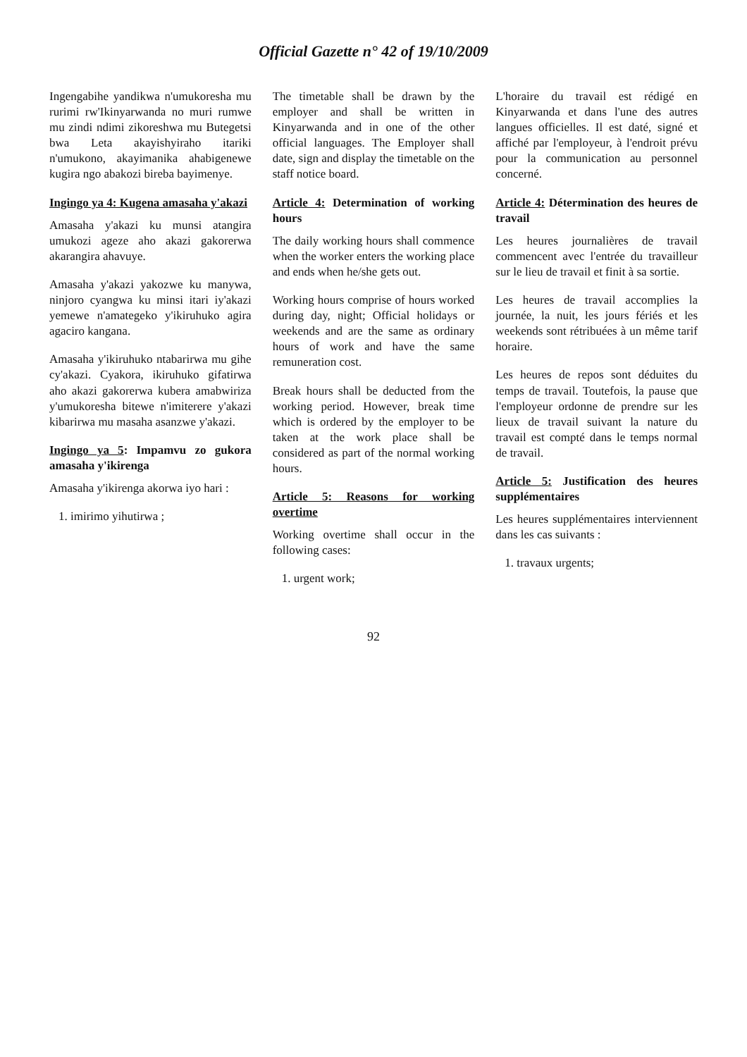Official Gazette n° 42 of 19/10/2009
Ingengabihe yandikwa n'umukoresha mu rurimi rw'Ikinyarwanda no muri rumwe mu zindi ndimi zikoreshwa mu Butegetsi bwa Leta akayishyiraho itariki n'umukono, akayimanika ahabigenewe kugira ngo abakozi bireba bayimenye.
Ingingo ya 4: Kugena amasaha y'akazi
Amasaha y'akazi ku munsi atangira umukozi ageze aho akazi gakorerwa akarangira ahavuye.
Amasaha y'akazi yakozwe ku manywa, ninjoro cyangwa ku minsi itari iy'akazi yemewe n'amategeko y'ikiruhuko agira agaciro kangana.
Amasaha y'ikiruhuko ntabarirwa mu gihe cy'akazi. Cyakora, ikiruhuko gifatirwa aho akazi gakorerwa kubera amabwiriza y'umukoresha bitewe n'imiterere y'akazi kibarirwa mu masaha asanzwe y'akazi.
Ingingo ya 5: Impamvu zo gukora amasaha y'ikirenga
Amasaha y'ikirenga akorwa iyo hari :
1. imirimo yihutirwa ;
The timetable shall be drawn by the employer and shall be written in Kinyarwanda and in one of the other official languages. The Employer shall date, sign and display the timetable on the staff notice board.
Article 4: Determination of working hours
The daily working hours shall commence when the worker enters the working place and ends when he/she gets out.
Working hours comprise of hours worked during day, night; Official holidays or weekends and are the same as ordinary hours of work and have the same remuneration cost.
Break hours shall be deducted from the working period. However, break time which is ordered by the employer to be taken at the work place shall be considered as part of the normal working hours.
Article 5: Reasons for working overtime
Working overtime shall occur in the following cases:
1. urgent work;
L'horaire du travail est rédigé en Kinyarwanda et dans l'une des autres langues officielles. Il est daté, signé et affiché par l'employeur, à l'endroit prévu pour la communication au personnel concerné.
Article 4: Détermination des heures de travail
Les heures journalières de travail commencent avec l'entrée du travailleur sur le lieu de travail et finit à sa sortie.
Les heures de travail accomplies la journée, la nuit, les jours fériés et les weekends sont rétribuées à un même tarif horaire.
Les heures de repos sont déduites du temps de travail. Toutefois, la pause que l'employeur ordonne de prendre sur les lieux de travail suivant la nature du travail est compté dans le temps normal de travail.
Article 5: Justification des heures supplémentaires
Les heures supplémentaires interviennent dans les cas suivants :
1. travaux urgents;
92